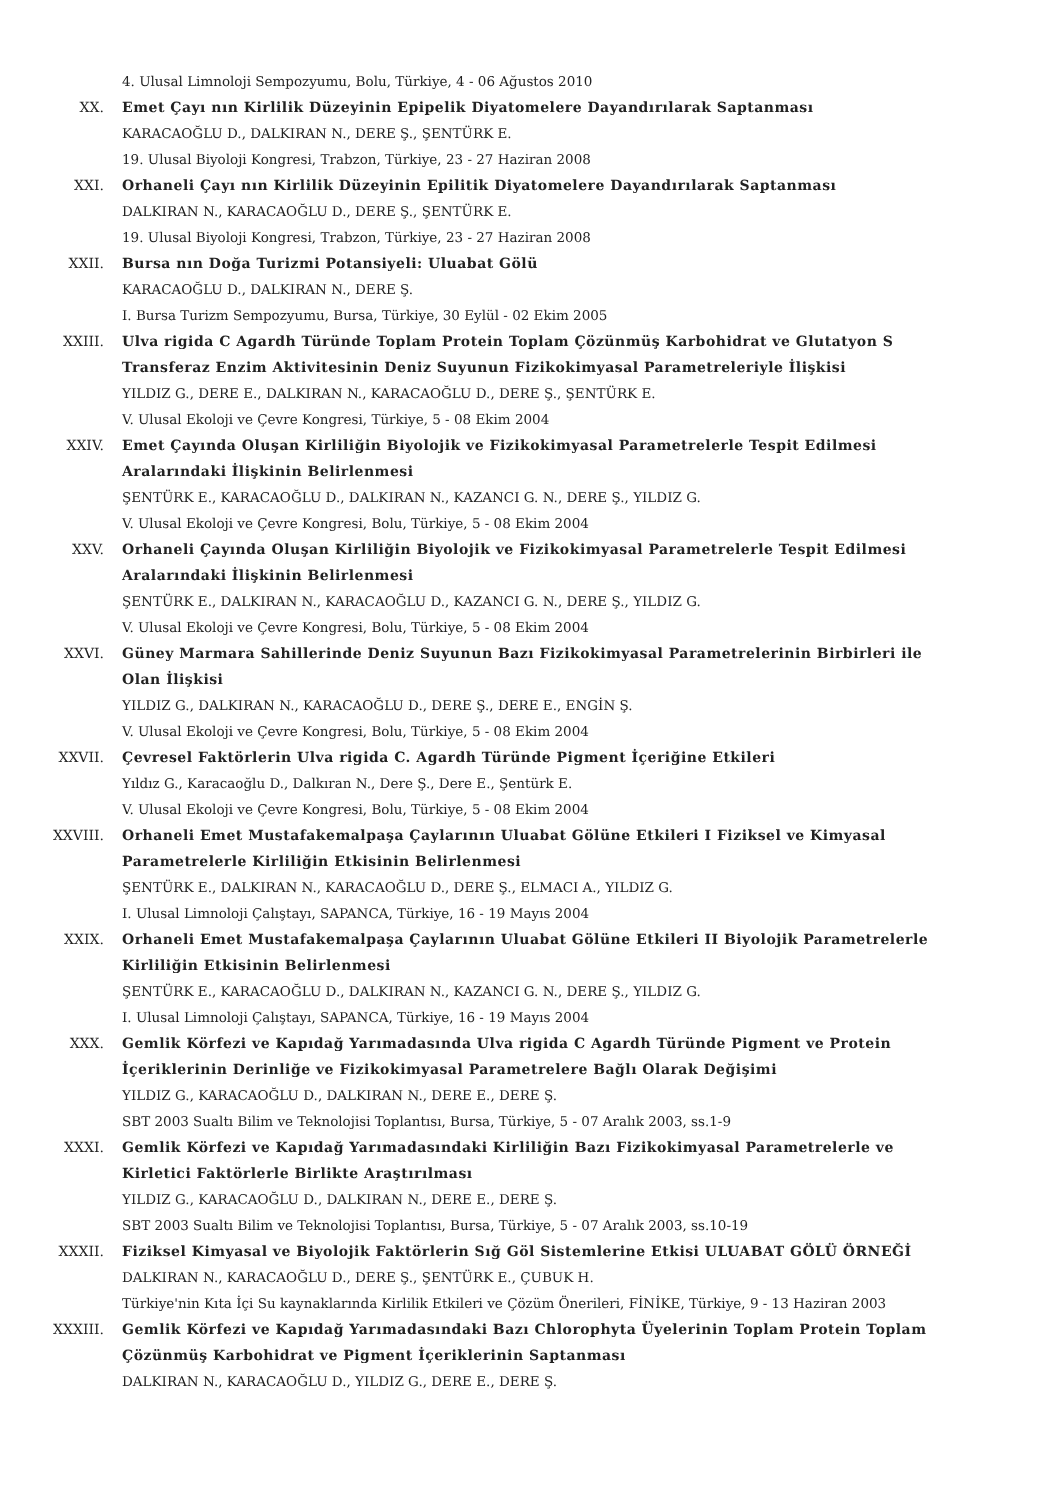4. Ulusal Limnoloji Sempozyumu, Bolu, Türkiye, 4 - 06 Ağustos 2010
XX. Emet Çayı nın Kirlilik Düzeyinin Epipelik Diyatomelere Dayandırılarak Saptanması
KARACAOĞLU D., DALKIRAN N., DERE Ş., ŞENTÜRK E.
19. Ulusal Biyoloji Kongresi, Trabzon, Türkiye, 23 - 27 Haziran 2008
XXI. Orhaneli Çayı nın Kirlilik Düzeyinin Epilitik Diyatomelere Dayandırılarak Saptanması
DALKIRAN N., KARACAOĞLU D., DERE Ş., ŞENTÜRK E.
19. Ulusal Biyoloji Kongresi, Trabzon, Türkiye, 23 - 27 Haziran 2008
XXII. Bursa nın Doğa Turizmi Potansiyeli: Uluabat Gölü
KARACAOĞLU D., DALKIRAN N., DERE Ş.
I. Bursa Turizm Sempozyumu, Bursa, Türkiye, 30 Eylül - 02 Ekim 2005
XXIII. Ulva rigida C Agardh Türünde Toplam Protein Toplam Çözünmüş Karbohidrat ve Glutatyon S Transferaz Enzim Aktivitesinin Deniz Suyunun Fizikokimyasal Parametreleriyle İlişkisi
YILDIZ G., DERE E., DALKIRAN N., KARACAOĞLU D., DERE Ş., ŞENTÜRK E.
V. Ulusal Ekoloji ve Çevre Kongresi, Türkiye, 5 - 08 Ekim 2004
XXIV. Emet Çayında Oluşan Kirliliğin Biyolojik ve Fizikokimyasal Parametrelerle Tespit Edilmesi Aralarındaki İlişkinin Belirlenmesi
ŞENTÜRK E., KARACAOĞLU D., DALKIRAN N., KAZANCI G. N., DERE Ş., YILDIZ G.
V. Ulusal Ekoloji ve Çevre Kongresi, Bolu, Türkiye, 5 - 08 Ekim 2004
XXV. Orhaneli Çayında Oluşan Kirliliğin Biyolojik ve Fizikokimyasal Parametrelerle Tespit Edilmesi Aralarındaki İlişkinin Belirlenmesi
ŞENTÜRK E., DALKIRAN N., KARACAOĞLU D., KAZANCI G. N., DERE Ş., YILDIZ G.
V. Ulusal Ekoloji ve Çevre Kongresi, Bolu, Türkiye, 5 - 08 Ekim 2004
XXVI. Güney Marmara Sahillerinde Deniz Suyunun Bazı Fizikokimyasal Parametrelerinin Birbirleri ile Olan İlişkisi
YILDIZ G., DALKIRAN N., KARACAOĞLU D., DERE Ş., DERE E., ENGİN Ş.
V. Ulusal Ekoloji ve Çevre Kongresi, Bolu, Türkiye, 5 - 08 Ekim 2004
XXVII. Çevresel Faktörlerin Ulva rigida C. Agardh Türünde Pigment İçeriğine Etkileri
Yıldız G., Karacaoğlu D., Dalkıran N., Dere Ş., Dere E., Şentürk E.
V. Ulusal Ekoloji ve Çevre Kongresi, Bolu, Türkiye, 5 - 08 Ekim 2004
XXVIII. Orhaneli Emet Mustafakemalpaşa Çaylarının Uluabat Gölüne Etkileri I Fiziksel ve Kimyasal Parametrelerle Kirliliğin Etkisinin Belirlenmesi
ŞENTÜRK E., DALKIRAN N., KARACAOĞLU D., DERE Ş., ELMACI A., YILDIZ G.
I. Ulusal Limnoloji Çalıştayı, SAPANCA, Türkiye, 16 - 19 Mayıs 2004
XXIX. Orhaneli Emet Mustafakemalpaşa Çaylarının Uluabat Gölüne Etkileri II Biyolojik Parametrelerle Kirliliğin Etkisinin Belirlenmesi
ŞENTÜRK E., KARACAOĞLU D., DALKIRAN N., KAZANCI G. N., DERE Ş., YILDIZ G.
I. Ulusal Limnoloji Çalıştayı, SAPANCA, Türkiye, 16 - 19 Mayıs 2004
XXX. Gemlik Körfezi ve Kapıdağ Yarımadasında Ulva rigida C Agardh Türünde Pigment ve Protein İçeriklerinin Derinliğe ve Fizikokimyasal Parametrelere Bağlı Olarak Değişimi
YILDIZ G., KARACAOĞLU D., DALKIRAN N., DERE E., DERE Ş.
SBT 2003 Sualtı Bilim ve Teknolojisi Toplantısı, Bursa, Türkiye, 5 - 07 Aralık 2003, ss.1-9
XXXI. Gemlik Körfezi ve Kapıdağ Yarımadasındaki Kirliliğin Bazı Fizikokimyasal Parametrelerle ve Kirletici Faktörlerle Birlikte Araştırılması
YILDIZ G., KARACAOĞLU D., DALKIRAN N., DERE E., DERE Ş.
SBT 2003 Sualtı Bilim ve Teknolojisi Toplantısı, Bursa, Türkiye, 5 - 07 Aralık 2003, ss.10-19
XXXII. Fiziksel Kimyasal ve Biyolojik Faktörlerin Sığ Göl Sistemlerine Etkisi ULUABAT GÖLÜ ÖRNEĞİ
DALKIRAN N., KARACAOĞLU D., DERE Ş., ŞENTÜRK E., ÇUBUK H.
Türkiye'nin Kıta İçi Su kaynaklarında Kirlilik Etkileri ve Çözüm Önerileri, FİNİKE, Türkiye, 9 - 13 Haziran 2003
XXXIII. Gemlik Körfezi ve Kapıdağ Yarımadasındaki Bazı Chlorophyta Üyelerinin Toplam Protein Toplam Çözünmüş Karbohidrat ve Pigment İçeriklerinin Saptanması
DALKIRAN N., KARACAOĞLU D., YILDIZ G., DERE E., DERE Ş.